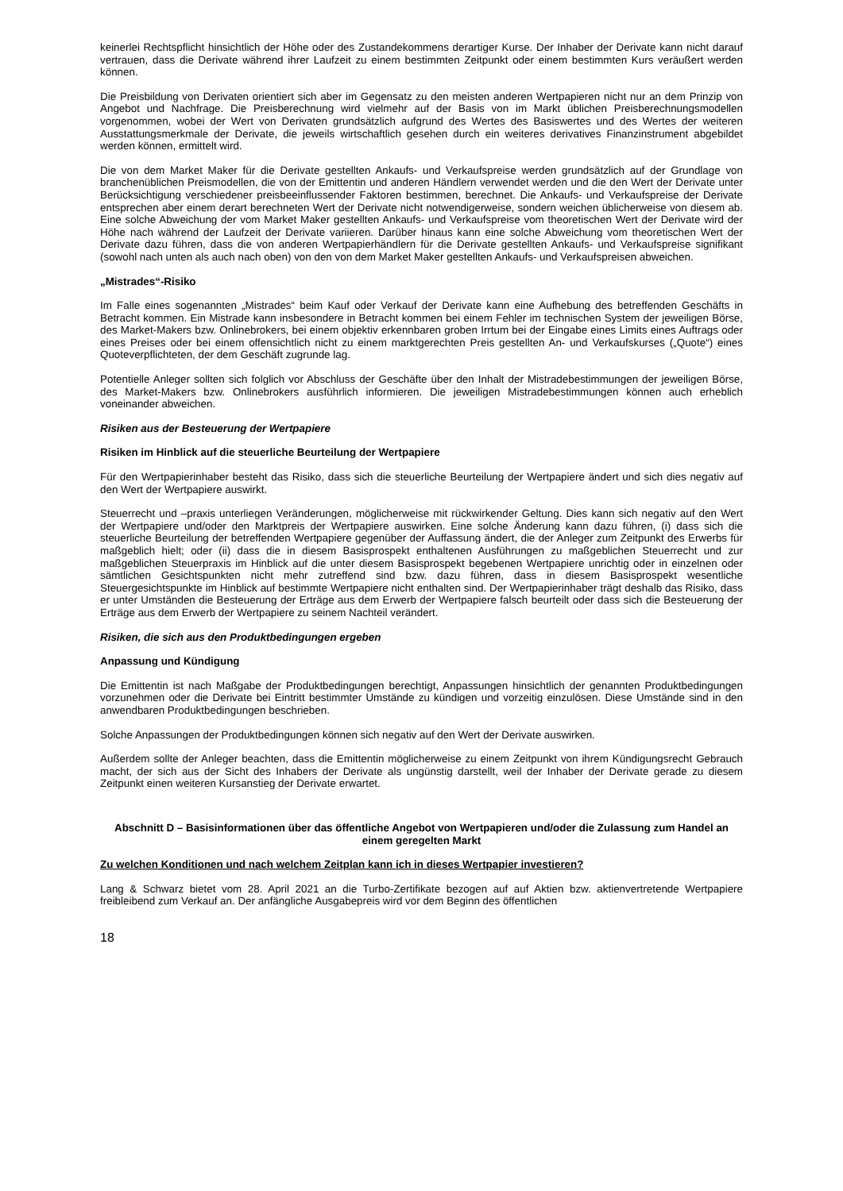keinerlei Rechtspflicht hinsichtlich der Höhe oder des Zustandekommens derartiger Kurse. Der Inhaber der Derivate kann nicht darauf vertrauen, dass die Derivate während ihrer Laufzeit zu einem bestimmten Zeitpunkt oder einem bestimmten Kurs veräußert werden können.
Die Preisbildung von Derivaten orientiert sich aber im Gegensatz zu den meisten anderen Wertpapieren nicht nur an dem Prinzip von Angebot und Nachfrage. Die Preisberechnung wird vielmehr auf der Basis von im Markt üblichen Preisberechnungsmodellen vorgenommen, wobei der Wert von Derivaten grundsätzlich aufgrund des Wertes des Basiswertes und des Wertes der weiteren Ausstattungsmerkmale der Derivate, die jeweils wirtschaftlich gesehen durch ein weiteres derivatives Finanzinstrument abgebildet werden können, ermittelt wird.
Die von dem Market Maker für die Derivate gestellten Ankaufs- und Verkaufspreise werden grundsätzlich auf der Grundlage von branchenüblichen Preismodellen, die von der Emittentin und anderen Händlern verwendet werden und die den Wert der Derivate unter Berücksichtigung verschiedener preisbeeinflussender Faktoren bestimmen, berechnet. Die Ankaufs- und Verkaufspreise der Derivate entsprechen aber einem derart berechneten Wert der Derivate nicht notwendigerweise, sondern weichen üblicherweise von diesem ab. Eine solche Abweichung der vom Market Maker gestellten Ankaufs- und Verkaufspreise vom theoretischen Wert der Derivate wird der Höhe nach während der Laufzeit der Derivate variieren. Darüber hinaus kann eine solche Abweichung vom theoretischen Wert der Derivate dazu führen, dass die von anderen Wertpapierhändlern für die Derivate gestellten Ankaufs- und Verkaufspreise signifikant (sowohl nach unten als auch nach oben) von den von dem Market Maker gestellten Ankaufs- und Verkaufspreisen abweichen.
„Mistrades“-Risiko
Im Falle eines sogenannten „Mistrades“ beim Kauf oder Verkauf der Derivate kann eine Aufhebung des betreffenden Geschäfts in Betracht kommen. Ein Mistrade kann insbesondere in Betracht kommen bei einem Fehler im technischen System der jeweiligen Börse, des Market-Makers bzw. Onlinebrokers, bei einem objektiv erkennbaren groben Irrtum bei der Eingabe eines Limits eines Auftrags oder eines Preises oder bei einem offensichtlich nicht zu einem marktgerechten Preis gestellten An- und Verkaufskurses („Quote“) eines Quoteverpflichteten, der dem Geschäft zugrunde lag.
Potentielle Anleger sollten sich folglich vor Abschluss der Geschäfte über den Inhalt der Mistradebestimmungen der jeweiligen Börse, des Market-Makers bzw. Onlinebrokers ausführlich informieren. Die jeweiligen Mistradebestimmungen können auch erheblich voneinander abweichen.
Risiken aus der Besteuerung der Wertpapiere
Risiken im Hinblick auf die steuerliche Beurteilung der Wertpapiere
Für den Wertpapierinhaber besteht das Risiko, dass sich die steuerliche Beurteilung der Wertpapiere ändert und sich dies negativ auf den Wert der Wertpapiere auswirkt.
Steuerrecht und –praxis unterliegen Veränderungen, möglicherweise mit rückwirkender Geltung. Dies kann sich negativ auf den Wert der Wertpapiere und/oder den Marktpreis der Wertpapiere auswirken. Eine solche Änderung kann dazu führen, (i) dass sich die steuerliche Beurteilung der betreffenden Wertpapiere gegenüber der Auffassung ändert, die der Anleger zum Zeitpunkt des Erwerbs für maßgeblich hielt; oder (ii) dass die in diesem Basisprospekt enthaltenen Ausführungen zu maßgeblichen Steuerrecht und zur maßgeblichen Steuerpraxis im Hinblick auf die unter diesem Basisprospekt begebenen Wertpapiere unrichtig oder in einzelnen oder sämtlichen Gesichtspunkten nicht mehr zutreffend sind bzw. dazu führen, dass in diesem Basisprospekt wesentliche Steuergesichtspunkte im Hinblick auf bestimmte Wertpapiere nicht enthalten sind. Der Wertpapierinhaber trägt deshalb das Risiko, dass er unter Umständen die Besteuerung der Erträge aus dem Erwerb der Wertpapiere falsch beurteilt oder dass sich die Besteuerung der Erträge aus dem Erwerb der Wertpapiere zu seinem Nachteil verändert.
Risiken, die sich aus den Produktbedingungen ergeben
Anpassung und Kündigung
Die Emittentin ist nach Maßgabe der Produktbedingungen berechtigt, Anpassungen hinsichtlich der genannten Produktbedingungen vorzunehmen oder die Derivate bei Eintritt bestimmter Umstände zu kündigen und vorzeitig einzulösen. Diese Umstände sind in den anwendbaren Produktbedingungen beschrieben.
Solche Anpassungen der Produktbedingungen können sich negativ auf den Wert der Derivate auswirken.
Außerdem sollte der Anleger beachten, dass die Emittentin möglicherweise zu einem Zeitpunkt von ihrem Kündigungsrecht Gebrauch macht, der sich aus der Sicht des Inhabers der Derivate als ungünstig darstellt, weil der Inhaber der Derivate gerade zu diesem Zeitpunkt einen weiteren Kursanstieg der Derivate erwartet.
Abschnitt D – Basisinformationen über das öffentliche Angebot von Wertpapieren und/oder die Zulassung zum Handel an einem geregelten Markt
Zu welchen Konditionen und nach welchem Zeitplan kann ich in dieses Wertpapier investieren?
Lang & Schwarz bietet vom 28. April 2021 an die Turbo-Zertifikate bezogen auf auf Aktien bzw. aktienvertretende Wertpapiere freibleibend zum Verkauf an. Der anfängliche Ausgabepreis wird vor dem Beginn des öffentlichen
18